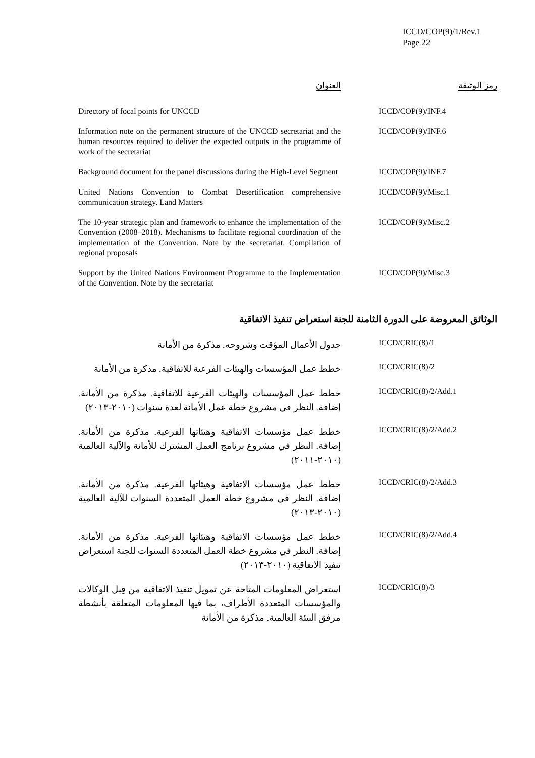ICCD/COP(9)/1/Rev.1
Page 22
| رمز الوثيقة | | العنوان |
| --- | --- | --- |
| ICCD/COP(9)/INF.4 | | Directory of focal points for UNCCD |
| ICCD/COP(9)/INF.6 | | Information note on the permanent structure of the UNCCD secretariat and the human resources required to deliver the expected outputs in the programme of work of the secretariat |
| ICCD/COP(9)/INF.7 | | Background document for the panel discussions during the High-Level Segment |
| ICCD/COP(9)/Misc.1 | | United Nations Convention to Combat Desertification comprehensive communication strategy. Land Matters |
| ICCD/COP(9)/Misc.2 | | The 10-year strategic plan and framework to enhance the implementation of the Convention (2008–2018). Mechanisms to facilitate regional coordination of the implementation of the Convention. Note by the secretariat. Compilation of regional proposals |
| ICCD/COP(9)/Misc.3 | | Support by the United Nations Environment Programme to the Implementation of the Convention. Note by the secretariat |
الوثائق المعروضة على الدورة الثامنة للجنة استعراض تنفيذ الاتفاقية
| ICCD/CRIC(8)/1 | | جدول الأعمال المؤقت وشروحه. مذكرة من الأمانة |
| ICCD/CRIC(8)/2 | | خطط عمل المؤسسات والهيئات الفرعية للاتفاقية. مذكرة من الأمانة |
| ICCD/CRIC(8)/2/Add.1 | | خطط عمل المؤسسات والهيئات الفرعية للاتفاقية. مذكرة من الأمانة. إضافة. النظر في مشروع خطة عمل الأمانة لعدة سنوات (٢٠١٠-٢٠١٣) |
| ICCD/CRIC(8)/2/Add.2 | | خطط عمل مؤسسات الاتفاقية وهيئاتها الفرعية. مذكرة من الأمانة. إضافة. النظر في مشروع برنامج العمل المشترك للأمانة والآلية العالمية (٢٠١٠-٢٠١١) |
| ICCD/CRIC(8)/2/Add.3 | | خطط عمل مؤسسات الاتفاقية وهيئاتها الفرعية. مذكرة من الأمانة. إضافة. النظر في مشروع خطة العمل المتعددة السنوات للآلية العالمية (٢٠١٠-٢٠١٣) |
| ICCD/CRIC(8)/2/Add.4 | | خطط عمل مؤسسات الاتفاقية وهيئاتها الفرعية. مذكرة من الأمانة. إضافة. النظر في مشروع خطة العمل المتعددة السنوات للجنة استعراض تنفيذ الاتفاقية (٢٠١٠-٢٠١٣) |
| ICCD/CRIC(8)/3 | | استعراض المعلومات المتاحة عن تمويل تنفيذ الاتفاقية من قِبل الوكالات والمؤسسات المتعددة الأطراف، بما فيها المعلومات المتعلقة بأنشطة مرفق البيئة العالمية. مذكرة من الأمانة |